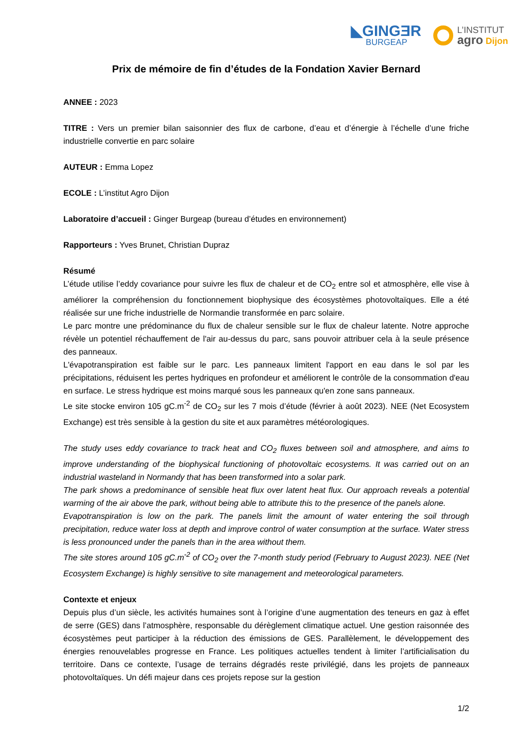◣GINGƎR
BURGEAP
L’INSTITUT
agro Dijon
Prix de mémoire de fin d’études de la Fondation Xavier Bernard
ANNEE : 2023
TITRE : Vers un premier bilan saisonnier des flux de carbone, d’eau et d’énergie à l’échelle d’une friche industrielle convertie en parc solaire
AUTEUR : Emma Lopez
ECOLE : L’institut Agro Dijon
Laboratoire d’accueil : Ginger Burgeap (bureau d’études en environnement)
Rapporteurs : Yves Brunet, Christian Dupraz
Résumé
L’étude utilise l’eddy covariance pour suivre les flux de chaleur et de CO<sub>2</sub> entre sol et atmosphère, elle vise à améliorer la compréhension du fonctionnement biophysique des écosystèmes photovoltaïques. Elle a été réalisée sur une friche industrielle de Normandie transformée en parc solaire.
Le parc montre une prédominance du flux de chaleur sensible sur le flux de chaleur latente. Notre approche révèle un potentiel réchauffement de l'air au-dessus du parc, sans pouvoir attribuer cela à la seule présence des panneaux.
L'évapotranspiration est faible sur le parc. Les panneaux limitent l'apport en eau dans le sol par les précipitations, réduisent les pertes hydriques en profondeur et améliorent le contrôle de la consommation d'eau en surface. Le stress hydrique est moins marqué sous les panneaux qu'en zone sans panneaux.
Le site stocke environ 105 gC.m<sup>-2</sup> de CO<sub>2</sub> sur les 7 mois d’étude (février à août 2023). NEE (Net Ecosystem Exchange) est très sensible à la gestion du site et aux paramètres météorologiques.
The study uses eddy covariance to track heat and CO<sub>2</sub> fluxes between soil and atmosphere, and aims to improve understanding of the biophysical functioning of photovoltaic ecosystems. It was carried out on an industrial wasteland in Normandy that has been transformed into a solar park.
The park shows a predominance of sensible heat flux over latent heat flux. Our approach reveals a potential warming of the air above the park, without being able to attribute this to the presence of the panels alone.
Evapotranspiration is low on the park. The panels limit the amount of water entering the soil through precipitation, reduce water loss at depth and improve control of water consumption at the surface. Water stress is less pronounced under the panels than in the area without them.
The site stores around 105 gC.m<sup>-2</sup> of CO<sub>2</sub> over the 7-month study period (February to August 2023). NEE (Net Ecosystem Exchange) is highly sensitive to site management and meteorological parameters.
Contexte et enjeux
Depuis plus d’un siècle, les activités humaines sont à l’origine d’une augmentation des teneurs en gaz à effet de serre (GES) dans l’atmosphère, responsable du dérèglement climatique actuel. Une gestion raisonnée des écosystèmes peut participer à la réduction des émissions de GES. Parallèlement, le développement des énergies renouvelables progresse en France. Les politiques actuelles tendent à limiter l’artificialisation du territoire. Dans ce contexte, l’usage de terrains dégradés reste privilégié, dans les projets de panneaux photovoltaïques. Un défi majeur dans ces projets repose sur la gestion
1/2